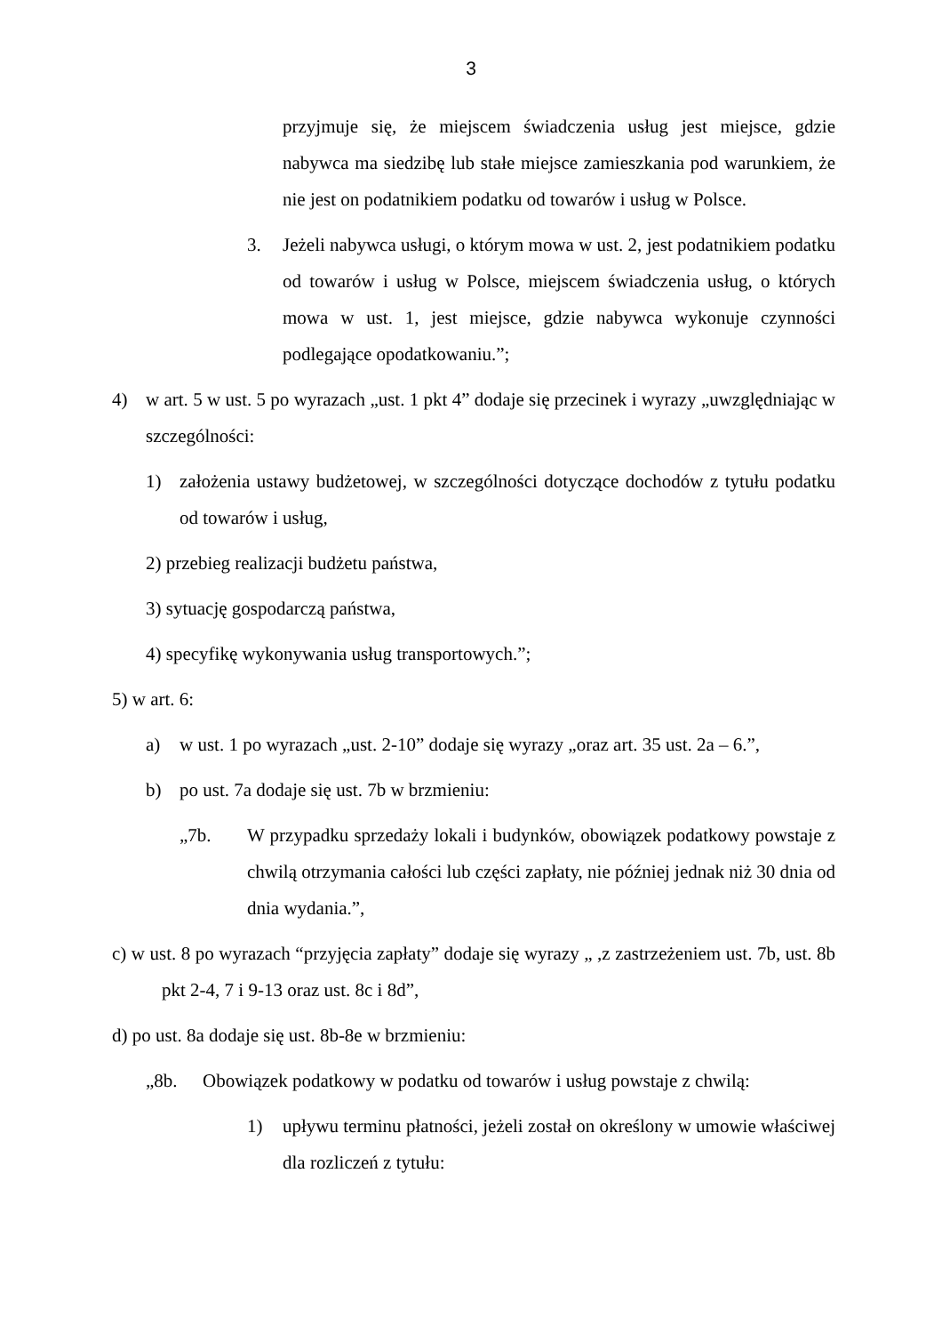3
przyjmuje się, że miejscem świadczenia usług jest miejsce, gdzie nabywca ma siedzibę lub stałe miejsce zamieszkania pod warunkiem, że nie jest on podatnikiem podatku od towarów i usług w Polsce.
3. Jeżeli nabywca usługi, o którym mowa w ust. 2, jest podatnikiem podatku od towarów i usług w Polsce, miejscem świadczenia usług, o których mowa w ust. 1, jest miejsce, gdzie nabywca wykonuje czynności podlegające opodatkowaniu.”;
4) w art. 5 w ust. 5 po wyrazach „ust. 1 pkt 4” dodaje się przecinek i wyrazy „uwzględniając w szczególności:
1) założenia ustawy budżetowej, w szczególności dotyczące dochodów z tytułu podatku od towarów i usług,
2) przebieg realizacji budżetu państwa,
3) sytuację gospodarczą państwa,
4) specyfikę wykonywania usług transportowych.”;
5) w art. 6:
a) w ust. 1 po wyrazach „ust. 2-10” dodaje się wyrazy „oraz art. 35 ust. 2a – 6.”,
b) po ust. 7a dodaje się ust. 7b w brzmieniu:
„7b. W przypadku sprzedaży lokali i budynków, obowiązek podatkowy powstaje z chwilą otrzymania całości lub części zapłaty, nie później jednak niż 30 dnia od dnia wydania.”,
c) w ust. 8 po wyrazach “przyjęcia zapłaty” dodaje się wyrazy „ ,z zastrzeżeniem ust. 7b, ust. 8b pkt 2-4, 7 i 9-13 oraz ust. 8c i 8d”,
d) po ust. 8a dodaje się ust. 8b-8e w brzmieniu:
„8b. Obowiązek podatkowy w podatku od towarów i usług powstaje z chwilą:
1) upływu terminu płatności, jeżeli został on określony w umowie właściwej dla rozliczeń z tytułu: